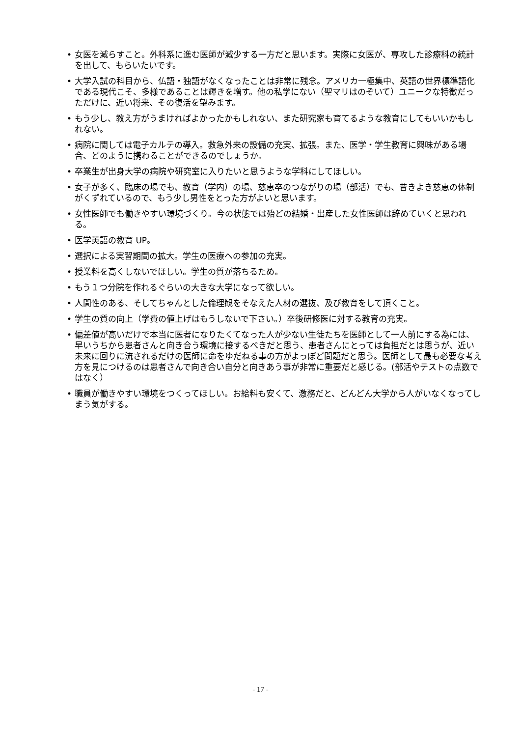• 女医を減らすこと。外科系に進む医師が減少する一方だと思います。実際に女医が、専攻した診療科の統計を出して、もらいたいです。
• 大学入試の科目から、仏語・独語がなくなったことは非常に残念。アメリカ一極集中、英語の世界標準語化である現代こそ、多様であることは輝きを増す。他の私学にない（聖マリはのぞいて）ユニークな特徴だっただけに、近い将来、その復活を望みます。
• もう少し、教え方がうまければよかったかもしれない、また研究家も育てるような教育にしてもいいかもしれない。
• 病院に関しては電子カルテの導入。救急外来の設備の充実、拡張。また、医学・学生教育に興味がある場合、どのように携わることができるのでしょうか。
• 卒業生が出身大学の病院や研究室に入りたいと思うような学科にしてほしい。
• 女子が多く、臨床の場でも、教育（学内）の場、慈恵卒のつながりの場（部活）でも、昔きよき慈恵の体制がくずれているので、もう少し男性をとった方がよいと思います。
• 女性医師でも働きやすい環境づくり。今の状態では殆どの結婚・出産した女性医師は辞めていくと思われる。
• 医学英語の教育 UP。
• 選択による実習期間の拡大。学生の医療への参加の充実。
• 授業料を高くしないでほしい。学生の質が落ちるため。
• もう１つ分院を作れるぐらいの大きな大学になって欲しい。
• 人間性のある、そしてちゃんとした倫理観をそなえた人材の選抜、及び教育をして頂くこと。
• 学生の質の向上（学費の値上げはもうしないで下さい。）卒後研修医に対する教育の充実。
• 偏差値が高いだけで本当に医者になりたくてなった人が少ない生徒たちを医師として一人前にする為には、早いうちから患者さんと向き合う環境に接するべきだと思う、患者さんにとっては負担だとは思うが、近い未来に回りに流されるだけの医師に命をゆだねる事の方がよっぽど問題だと思う。医師として最も必要な考え方を見につけるのは患者さんで向き合い自分と向きあう事が非常に重要だと感じる。(部活やテストの点数ではなく）
• 職員が働きやすい環境をつくってほしい。お給料も安くて、激務だと、どんどん大学から人がいなくなってしまう気がする。
- 17 -